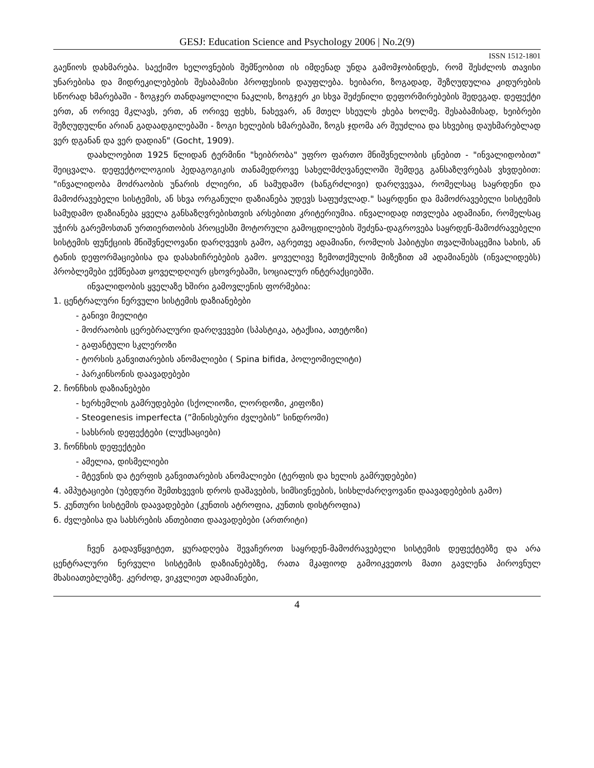GESJ: Education Science and Psychology 2006 | No.2(9)
ISSN 1512-1801
გაეწიოს დახმარება. საექიმო ხელოვნების შემწეობით ის იმდენად უნდა გამომჯობინდეს, რომ შესძლოს თავისი უნარებისა და მიდრეკილებების შესაბამისი პროფესიის დაუფლება. ხეიბარი, ზოგადად, შეზღუდულია კიდურების სწორად ხმარებაში - ზოგჯერ თანდაყოლილი ნაკლის, ზოგჯერ კი სხვა შეძენილი დეფორმირებების შედეგად. დეფექტი ერთ, ან ორივე მკლავს, ერთ, ან ორივე ფეხს, ნახევარ, ან მთელ სხეულს ეხება ხოლმე. შესაბამისად, ხეიბრები შეზღუდულნი არიან გადაადგილებაში - ზოგი ხელების ხმარებაში, ზოგს ჯდომა არ შეუძლია და სხვებიც დაუხმარებლად ვერ დგანან და ვერ დადიან" (Gocht, 1909).
დაახლოებით 1925 წლიდან ტერმინი "ხეიბრობა" უფრო ფართო მნიშვნელობის ცნებით - "ინვალიდობით" შეიცვალა. დეფექტოლოგიის პედაგოგიკის თანამედროვე სახელმძღვანელოში შემდეგ განსაზღვრებას ვხვდებით: "ინვალიდობა მოძრაობის უნარის ძლიერი, ან სამუდამო (ხანგრძლივი) დარღვევაა, რომელსაც საყრდენი და მამოძრავებელი სისტემის, ან სხვა ორგანული დაზიანება უდევს საფუძვლად." საყრდენი და მამოძრავებელი სისტემის სამუდამო დაზიანება ყველა განსაზღვრებისთვის არსებითი კრიტერიუმია. ინვალიდად ითვლება ადამიანი, რომელსაც უჭირს გარემოსთან ურთიერთობის პროცესში მოტორული გამოცდილების შეძენა-დაგროვება საყრდენ-მამოძრავებელი სისტემის ფუნქციის მნიშვნელოვანი დარღვევის გამო, აგრეთვე ადამიანი, რომლის ჰაბიტუსი თვალშისაცემია სახის, ან ტანის დეფორმაციებისა და დასახიჩრებების გამო. ყოველივე ზემოთქმულის მიზეზით ამ ადამიანებს (ინვალიდებს) პრობლემები ექმნებათ ყოველდღიურ ცხოვრებაში, სოციალურ ინტერაქციებში.
ინვალიდობის ყველაზე ხშირი გამოვლენის ფორმებია:
1. ცენტრალური ნერვული სისტემის დაზიანებები
- განივი მიელიტი
- მოძრაობის ცერებრალური დარღვევები (სპასტიკა, ატაქსია, ათეტოზი)
- გაფანტული სკლეროზი
- ტორსის განვითარების ანომალიები ( Spina bifida, პოლეომიელიტი)
- პარკინსონის დაავადებები
2. ჩონჩხის დაზიანებები
- ხერხემლის გამრუდებები (სქოლიოზი, ლორდოზი, კიფოზი)
- Steogenesis imperfecta (”მინისებური ძვლების” სინდრომი)
- სახსრის დეფექტები (ლუქსაციები)
3. ჩონჩხის დეფექტები
- ამელია, დისმელიები
- მტევნის და ტერფის განვითარების ანომალიები (ტერფის და ხელის გამრუდებები)
4. ამპუტაციები (უბედური შემთხვევის დროს დაშავების, სიმსივნეების, სისხლძარღვოვანი დაავადებების გამო)
5. კუნთური სისტემის დაავადებები (კუნთის ატროფია, კუნთის დისტროფია)
6. ძვლებისა და სახსრების ანთებითი დაავადებები (ართრიტი)
ჩვენ გადავწყვიტეთ, ყურადღება შევაჩეროთ საყრდენ-მამოძრავებელი სისტემის დეფექტებზე და არა ცენტრალური ნერვული სისტემის დაზიანებებზე, რათა მკაფიოდ გამოიკვეთოს მათი გავლენა პიროვნულ მხასიათებლებზე. კერძოდ, ვიკვლიეთ ადამიანები,
4